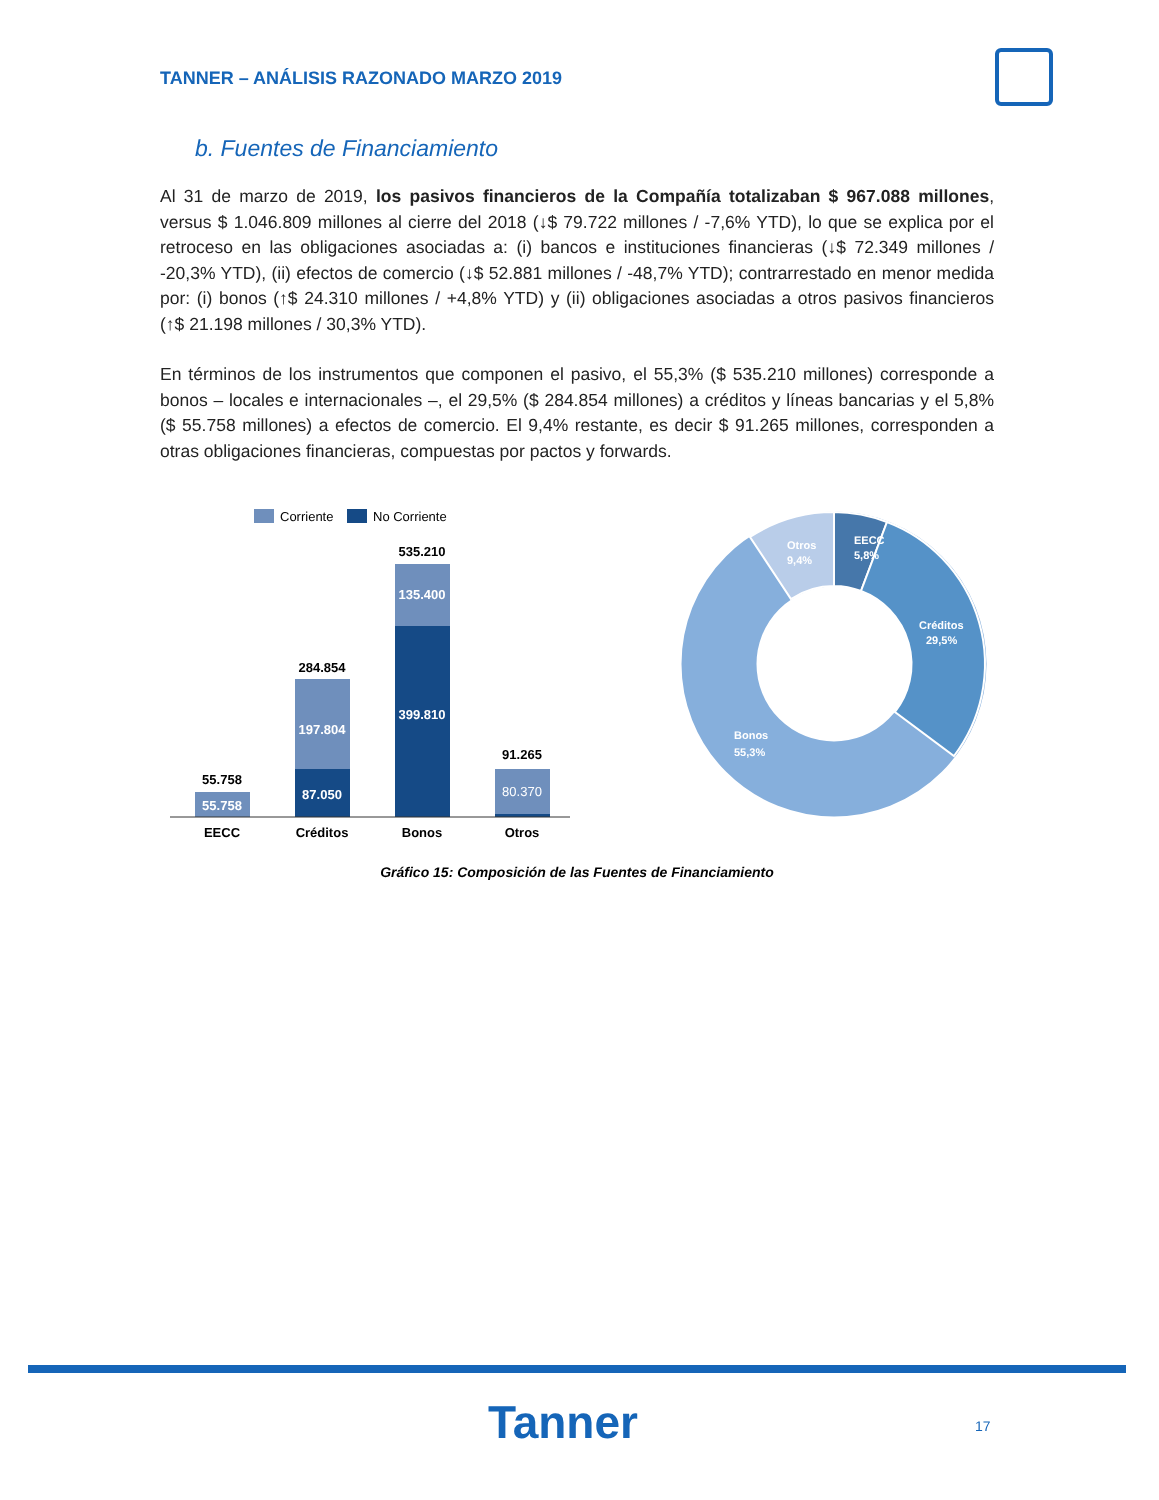TANNER – ANÁLISIS RAZONADO MARZO 2019
b. Fuentes de Financiamiento
Al 31 de marzo de 2019, los pasivos financieros de la Compañía totalizaban $ 967.088 millones, versus $ 1.046.809 millones al cierre del 2018 (↓$ 79.722 millones / -7,6% YTD), lo que se explica por el retroceso en las obligaciones asociadas a: (i) bancos e instituciones financieras (↓$ 72.349 millones / -20,3% YTD), (ii) efectos de comercio (↓$ 52.881 millones / -48,7% YTD); contrarrestado en menor medida por: (i) bonos (↑$ 24.310 millones / +4,8% YTD) y (ii) obligaciones asociadas a otros pasivos financieros (↑$ 21.198 millones / 30,3% YTD).
En términos de los instrumentos que componen el pasivo, el 55,3% ($ 535.210 millones) corresponde a bonos – locales e internacionales –, el 29,5% ($ 284.854 millones) a créditos y líneas bancarias y el 5,8% ($ 55.758 millones) a efectos de comercio. El 9,4% restante, es decir $ 91.265 millones, corresponden a otras obligaciones financieras, compuestas por pactos y forwards.
Corriente
No Corriente
55.758
55.758
284.854
197.804
87.050
535.210
135.400
399.810
91.265
80.370
EECC
Créditos
Bonos
Otros
EECC
5,8%
Otros
9,4%
Créditos
29,5%
Bonos
55,3%
Gráfico 15: Composición de las Fuentes de Financiamiento
Tanner 17